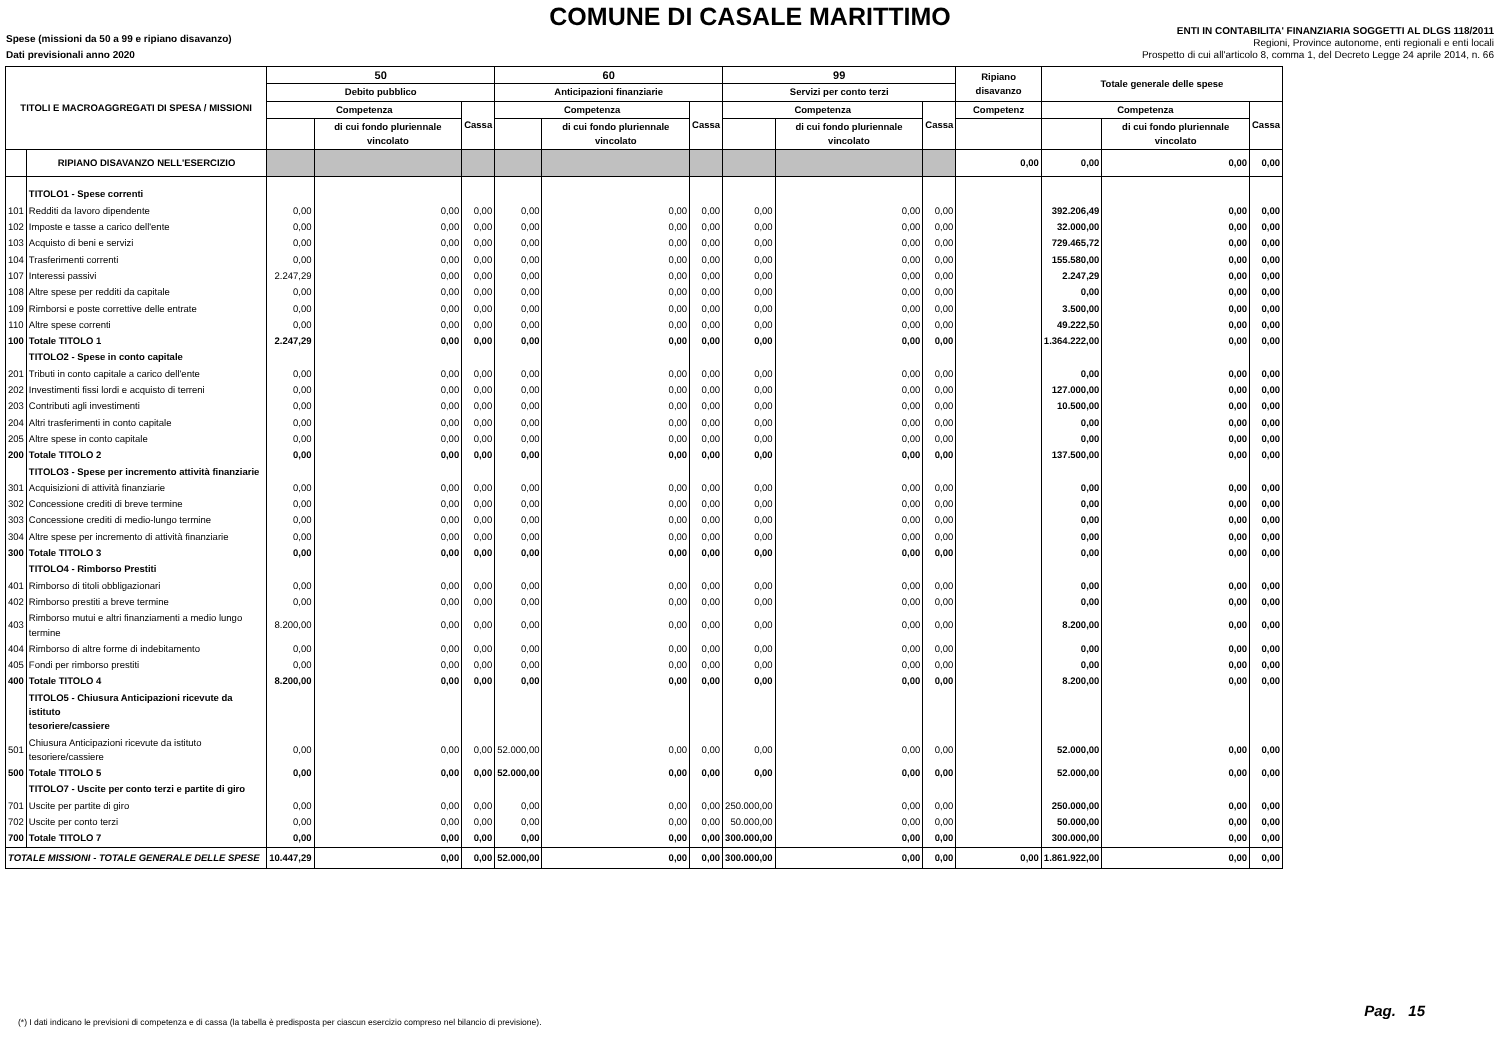COMUNE DI CASALE MARITTIMO
Spese (missioni da 50 a 99 e ripiano disavanzo)
Dati previsionali anno 2020
ENTI IN CONTABILITA' FINANZIARIA SOGGETTI AL DLGS 118/2011
Regioni, Province autonome, enti regionali e enti locali
Prospetto di cui all'articolo 8, comma 1, del Decreto Legge 24 aprile 2014, n. 66
| TITOLI E MACROAGGREGATI DI SPESA / MISSIONI | | 50 | | | 60 | | | 99 | | | Ripiano disavanzo | Totale generale delle spese | | |
| --- | --- | --- | --- | --- | --- | --- | --- | --- | --- | --- | --- | --- | --- | --- |
| | | Debito pubblico | | | Anticipazioni finanziarie | | | Servizi per conto terzi | | | | | | |
| | | Competenza | | Cassa | Competenza | | Cassa | Competenza | | Cassa | Competenz | Competenza | | Cassa |
| | | | di cui fondo pluriennale vincolato | | | di cui fondo pluriennale vincolato | | | di cui fondo pluriennale vincolato | | | | di cui fondo pluriennale vincolato | |
| | RIPIANO DISAVANZO NELL'ESERCIZIO | | | | | | | | | | 0,00 | 0,00 | 0,00 | 0,00 |
| | TITOLO1 - Spese correnti | | | | | | | | | | | | | |
| 101 | Redditi da lavoro dipendente | 0,00 | 0,00 | 0,00 | 0,00 | 0,00 | 0,00 | 0,00 | 0,00 | 0,00 | | 392.206,49 | 0,00 | 0,00 |
| 102 | Imposte e tasse a carico dell'ente | 0,00 | 0,00 | 0,00 | 0,00 | 0,00 | 0,00 | 0,00 | 0,00 | 0,00 | | 32.000,00 | 0,00 | 0,00 |
| 103 | Acquisto di beni e servizi | 0,00 | 0,00 | 0,00 | 0,00 | 0,00 | 0,00 | 0,00 | 0,00 | 0,00 | | 729.465,72 | 0,00 | 0,00 |
| 104 | Trasferimenti correnti | 0,00 | 0,00 | 0,00 | 0,00 | 0,00 | 0,00 | 0,00 | 0,00 | 0,00 | | 155.580,00 | 0,00 | 0,00 |
| 107 | Interessi passivi | 2.247,29 | 0,00 | 0,00 | 0,00 | 0,00 | 0,00 | 0,00 | 0,00 | 0,00 | | 2.247,29 | 0,00 | 0,00 |
| 108 | Altre spese per redditi da capitale | 0,00 | 0,00 | 0,00 | 0,00 | 0,00 | 0,00 | 0,00 | 0,00 | 0,00 | | 0,00 | 0,00 | 0,00 |
| 109 | Rimborsi e poste correttive delle entrate | 0,00 | 0,00 | 0,00 | 0,00 | 0,00 | 0,00 | 0,00 | 0,00 | 0,00 | | 3.500,00 | 0,00 | 0,00 |
| 110 | Altre spese correnti | 0,00 | 0,00 | 0,00 | 0,00 | 0,00 | 0,00 | 0,00 | 0,00 | 0,00 | | 49.222,50 | 0,00 | 0,00 |
| 100 | Totale TITOLO 1 | 2.247,29 | 0,00 | 0,00 | 0,00 | 0,00 | 0,00 | 0,00 | 0,00 | 0,00 | | 1.364.222,00 | 0,00 | 0,00 |
| | TITOLO2 - Spese in conto capitale | | | | | | | | | | | | | |
| 201 | Tributi in conto capitale a carico dell'ente | 0,00 | 0,00 | 0,00 | 0,00 | 0,00 | 0,00 | 0,00 | 0,00 | 0,00 | | 0,00 | 0,00 | 0,00 |
| 202 | Investimenti fissi lordi e acquisto di terreni | 0,00 | 0,00 | 0,00 | 0,00 | 0,00 | 0,00 | 0,00 | 0,00 | 0,00 | | 127.000,00 | 0,00 | 0,00 |
| 203 | Contributi agli investimenti | 0,00 | 0,00 | 0,00 | 0,00 | 0,00 | 0,00 | 0,00 | 0,00 | 0,00 | | 10.500,00 | 0,00 | 0,00 |
| 204 | Altri trasferimenti in conto capitale | 0,00 | 0,00 | 0,00 | 0,00 | 0,00 | 0,00 | 0,00 | 0,00 | 0,00 | | 0,00 | 0,00 | 0,00 |
| 205 | Altre spese in conto capitale | 0,00 | 0,00 | 0,00 | 0,00 | 0,00 | 0,00 | 0,00 | 0,00 | 0,00 | | 0,00 | 0,00 | 0,00 |
| 200 | Totale TITOLO 2 | 0,00 | 0,00 | 0,00 | 0,00 | 0,00 | 0,00 | 0,00 | 0,00 | 0,00 | | 137.500,00 | 0,00 | 0,00 |
| | TITOLO3 - Spese per incremento attività finanziarie | | | | | | | | | | | | | |
| 301 | Acquisizioni di attività finanziarie | 0,00 | 0,00 | 0,00 | 0,00 | 0,00 | 0,00 | 0,00 | 0,00 | 0,00 | | 0,00 | 0,00 | 0,00 |
| 302 | Concessione crediti di breve termine | 0,00 | 0,00 | 0,00 | 0,00 | 0,00 | 0,00 | 0,00 | 0,00 | 0,00 | | 0,00 | 0,00 | 0,00 |
| 303 | Concessione crediti di medio-lungo termine | 0,00 | 0,00 | 0,00 | 0,00 | 0,00 | 0,00 | 0,00 | 0,00 | 0,00 | | 0,00 | 0,00 | 0,00 |
| 304 | Altre spese per incremento di attività finanziarie | 0,00 | 0,00 | 0,00 | 0,00 | 0,00 | 0,00 | 0,00 | 0,00 | 0,00 | | 0,00 | 0,00 | 0,00 |
| 300 | Totale TITOLO 3 | 0,00 | 0,00 | 0,00 | 0,00 | 0,00 | 0,00 | 0,00 | 0,00 | 0,00 | | 0,00 | 0,00 | 0,00 |
| | TITOLO4 - Rimborso Prestiti | | | | | | | | | | | | | |
| 401 | Rimborso di titoli obbligazionari | 0,00 | 0,00 | 0,00 | 0,00 | 0,00 | 0,00 | 0,00 | 0,00 | 0,00 | | 0,00 | 0,00 | 0,00 |
| 402 | Rimborso prestiti a breve termine | 0,00 | 0,00 | 0,00 | 0,00 | 0,00 | 0,00 | 0,00 | 0,00 | 0,00 | | 0,00 | 0,00 | 0,00 |
| 403 | Rimborso mutui e altri finanziamenti a medio lungo termine | 8.200,00 | 0,00 | 0,00 | 0,00 | 0,00 | 0,00 | 0,00 | 0,00 | 0,00 | | 8.200,00 | 0,00 | 0,00 |
| 404 | Rimborso di altre forme di indebitamento | 0,00 | 0,00 | 0,00 | 0,00 | 0,00 | 0,00 | 0,00 | 0,00 | 0,00 | | 0,00 | 0,00 | 0,00 |
| 405 | Fondi per rimborso prestiti | 0,00 | 0,00 | 0,00 | 0,00 | 0,00 | 0,00 | 0,00 | 0,00 | 0,00 | | 0,00 | 0,00 | 0,00 |
| 400 | Totale TITOLO 4 | 8.200,00 | 0,00 | 0,00 | 0,00 | 0,00 | 0,00 | 0,00 | 0,00 | 0,00 | | 8.200,00 | 0,00 | 0,00 |
| | TITOLO5 - Chiusura Anticipazioni ricevute da istituto tesoriere/cassiere | | | | | | | | | | | | | |
| 501 | Chiusura Anticipazioni ricevute da istituto tesoriere/cassiere | 0,00 | 0,00 | 0,00 | 52.000,00 | 0,00 | 0,00 | 0,00 | 0,00 | 0,00 | | 52.000,00 | 0,00 | 0,00 |
| 500 | Totale TITOLO 5 | 0,00 | 0,00 | 0,00 | 52.000,00 | 0,00 | 0,00 | 0,00 | 0,00 | 0,00 | | 52.000,00 | 0,00 | 0,00 |
| | TITOLO7 - Uscite per conto terzi e partite di giro | | | | | | | | | | | | | |
| 701 | Uscite per partite di giro | 0,00 | 0,00 | 0,00 | 0,00 | 0,00 | 0,00 | 250.000,00 | 0,00 | 0,00 | | 250.000,00 | 0,00 | 0,00 |
| 702 | Uscite per conto terzi | 0,00 | 0,00 | 0,00 | 0,00 | 0,00 | 0,00 | 50.000,00 | 0,00 | 0,00 | | 50.000,00 | 0,00 | 0,00 |
| 700 | Totale TITOLO 7 | 0,00 | 0,00 | 0,00 | 0,00 | 0,00 | 0,00 | 300.000,00 | 0,00 | 0,00 | | 300.000,00 | 0,00 | 0,00 |
| TOTALE MISSIONI - TOTALE GENERALE DELLE SPESE | | 10.447,29 | 0,00 | 0,00 | 52.000,00 | 0,00 | 0,00 | 300.000,00 | 0,00 | 0,00 | 0,00 | 1.861.922,00 | 0,00 | 0,00 |
(*) I dati indicano le previsioni di competenza e di cassa (la tabella è predisposta per ciascun esercizio compreso nel bilancio di previsione).
Pag. 15